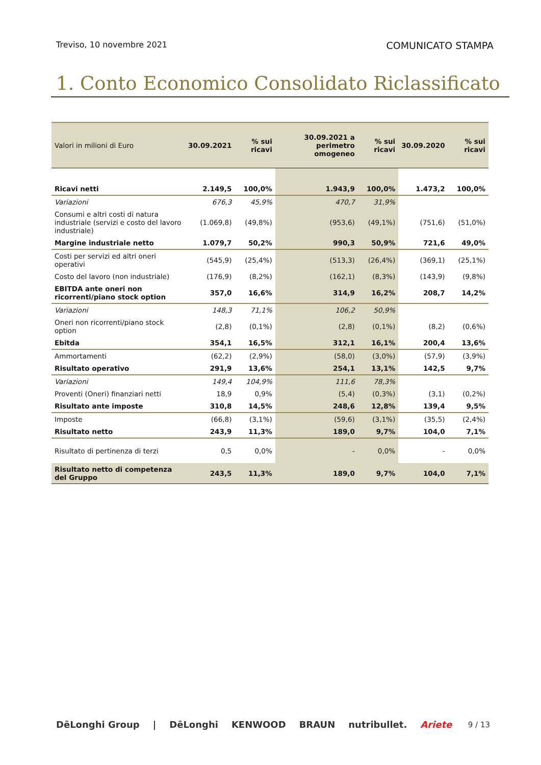Treviso, 10 novembre 2021 COMUNICATO STAMPA
1. Conto Economico Consolidato Riclassificato
| Valori in milioni di Euro | 30.09.2021 | % sui ricavi | 30.09.2021 a perimetro omogeneo | % sui ricavi | 30.09.2020 | % sui ricavi |
| --- | --- | --- | --- | --- | --- | --- |
| Ricavi netti | 2.149,5 | 100,0% | 1.943,9 | 100,0% | 1.473,2 | 100,0% |
| Variazioni | 676,3 | 45,9% | 470,7 | 31,9% | | |
| Consumi e altri costi di natura industriale (servizi e costo del lavoro industriale) | (1.069,8) | (49,8%) | (953,6) | (49,1%) | (751,6) | (51,0%) |
| Margine industriale netto | 1.079,7 | 50,2% | 990,3 | 50,9% | 721,6 | 49,0% |
| Costi per servizi ed altri oneri operativi | (545,9) | (25,4%) | (513,3) | (26,4%) | (369,1) | (25,1%) |
| Costo del lavoro (non industriale) | (176,9) | (8,2%) | (162,1) | (8,3%) | (143,9) | (9,8%) |
| EBITDA ante oneri non ricorrenti/piano stock option | 357,0 | 16,6% | 314,9 | 16,2% | 208,7 | 14,2% |
| Variazioni | 148,3 | 71,1% | 106,2 | 50,9% | | |
| Oneri non ricorrenti/piano stock option | (2,8) | (0,1%) | (2,8) | (0,1%) | (8,2) | (0,6%) |
| Ebitda | 354,1 | 16,5% | 312,1 | 16,1% | 200,4 | 13,6% |
| Ammortamenti | (62,2) | (2,9%) | (58,0) | (3,0%) | (57,9) | (3,9%) |
| Risultato operativo | 291,9 | 13,6% | 254,1 | 13,1% | 142,5 | 9,7% |
| Variazioni | 149,4 | 104,9% | 111,6 | 78,3% | | |
| Proventi (Oneri) finanziari netti | 18,9 | 0,9% | (5,4) | (0,3%) | (3,1) | (0,2%) |
| Risultato ante imposte | 310,8 | 14,5% | 248,6 | 12,8% | 139,4 | 9,5% |
| Imposte | (66,8) | (3,1%) | (59,6) | (3,1%) | (35,5) | (2,4%) |
| Risultato netto | 243,9 | 11,3% | 189,0 | 9,7% | 104,0 | 7,1% |
| Risultato di pertinenza di terzi | 0,5 | 0,0% | - | 0,0% | - | 0,0% |
| Risultato netto di competenza del Gruppo | 243,5 | 11,3% | 189,0 | 9,7% | 104,0 | 7,1% |
DēLonghi Group | DēLonghi KENWOOD BRAUN nutribullet. Ariete 9 / 13